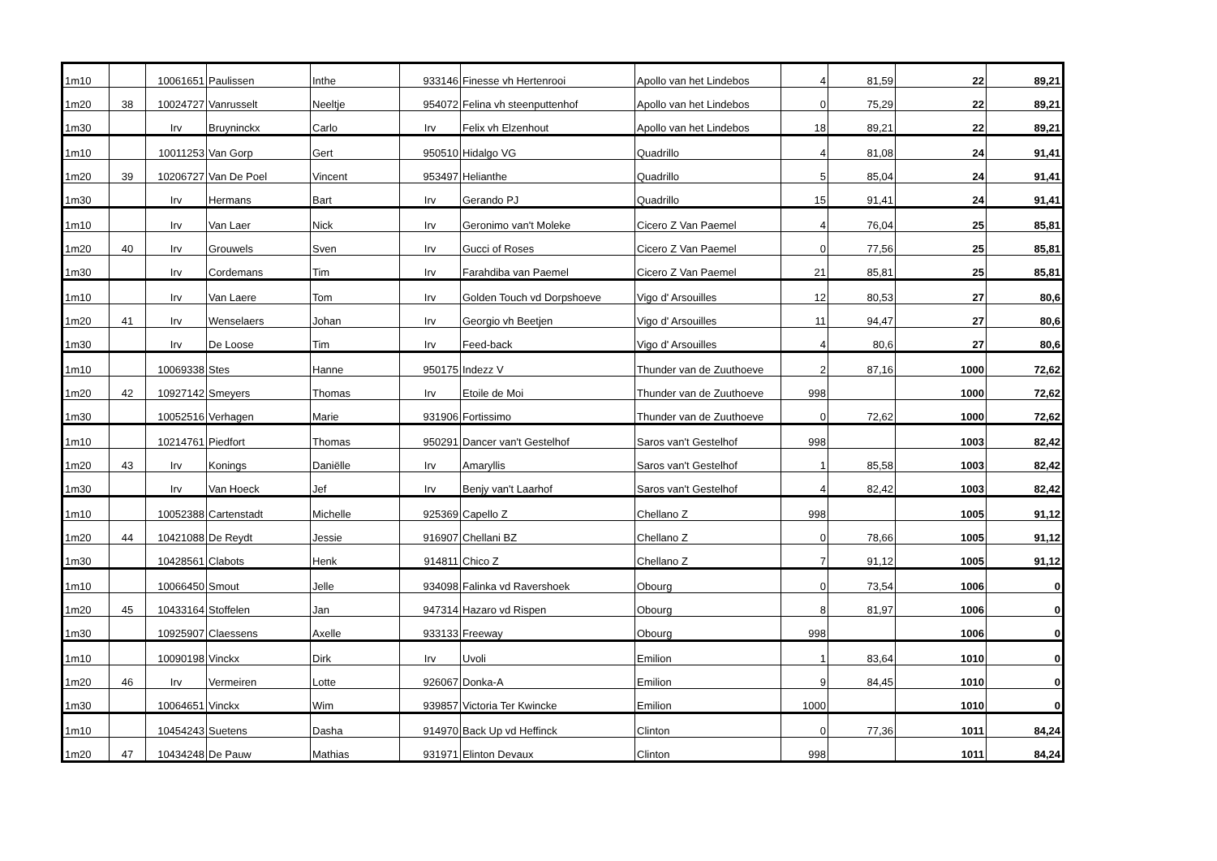| 1m10 | | 10061651 | Paulissen | Inthe | 933146 | Finesse vh Hertenrooi | Apollo van het Lindebos | 4 | 81,59 | 22 | 89,21 |
| 1m20 | 38 | 10024727 | Vanrusselt | Neeltje | 954072 | Felina vh steenputtenhof | Apollo van het Lindebos | 0 | 75,29 | 22 | 89,21 |
| 1m30 | | Irv | Bruyninckx | Carlo | Irv | Felix vh Elzenhout | Apollo van het Lindebos | 18 | 89,21 | 22 | 89,21 |
| 1m10 | | 10011253 | Van Gorp | Gert | 950510 | Hidalgo VG | Quadrillo | 4 | 81,08 | 24 | 91,41 |
| 1m20 | 39 | 10206727 | Van De Poel | Vincent | 953497 | Helianthe | Quadrillo | 5 | 85,04 | 24 | 91,41 |
| 1m30 | | Irv | Hermans | Bart | Irv | Gerando PJ | Quadrillo | 15 | 91,41 | 24 | 91,41 |
| 1m10 | | Irv | Van Laer | Nick | Irv | Geronimo van't Moleke | Cicero Z Van Paemel | 4 | 76,04 | 25 | 85,81 |
| 1m20 | 40 | Irv | Grouwels | Sven | Irv | Gucci of Roses | Cicero Z Van Paemel | 0 | 77,56 | 25 | 85,81 |
| 1m30 | | Irv | Cordemans | Tim | Irv | Farahdiba van Paemel | Cicero Z Van Paemel | 21 | 85,81 | 25 | 85,81 |
| 1m10 | | Irv | Van Laere | Tom | Irv | Golden Touch vd Dorpshoeve | Vigo d' Arsouilles | 12 | 80,53 | 27 | 80,6 |
| 1m20 | 41 | Irv | Wenselaers | Johan | Irv | Georgio vh Beetjen | Vigo d' Arsouilles | 11 | 94,47 | 27 | 80,6 |
| 1m30 | | Irv | De Loose | Tim | Irv | Feed-back | Vigo d' Arsouilles | 4 | 80,6 | 27 | 80,6 |
| 1m10 | | 10069338 | Stes | Hanne | 950175 | Indezz V | Thunder van de Zuuthoeve | 2 | 87,16 | 1000 | 72,62 |
| 1m20 | 42 | 10927142 | Smeyers | Thomas | Irv | Etoile de Moi | Thunder van de Zuuthoeve | 998 | | 1000 | 72,62 |
| 1m30 | | 10052516 | Verhagen | Marie | 931906 | Fortissimo | Thunder van de Zuuthoeve | 0 | 72,62 | 1000 | 72,62 |
| 1m10 | | 10214761 | Piedfort | Thomas | 950291 | Dancer van't Gestelhof | Saros van't Gestelhof | 998 | | 1003 | 82,42 |
| 1m20 | 43 | Irv | Konings | Daniëlle | Irv | Amaryllis | Saros van't Gestelhof | 1 | 85,58 | 1003 | 82,42 |
| 1m30 | | Irv | Van Hoeck | Jef | Irv | Benjy van't Laarhof | Saros van't Gestelhof | 4 | 82,42 | 1003 | 82,42 |
| 1m10 | | 10052388 | Cartenstadt | Michelle | 925369 | Capello Z | Chellano Z | 998 | | 1005 | 91,12 |
| 1m20 | 44 | 10421088 | De Reydt | Jessie | 916907 | Chellani BZ | Chellano Z | 0 | 78,66 | 1005 | 91,12 |
| 1m30 | | 10428561 | Clabots | Henk | 914811 | Chico Z | Chellano Z | 7 | 91,12 | 1005 | 91,12 |
| 1m10 | | 10066450 | Smout | Jelle | 934098 | Falinka vd Ravershoek | Obourg | 0 | 73,54 | 1006 | 0 |
| 1m20 | 45 | 10433164 | Stoffelen | Jan | 947314 | Hazaro vd Rispen | Obourg | 8 | 81,97 | 1006 | 0 |
| 1m30 | | 10925907 | Claessens | Axelle | 933133 | Freeway | Obourg | 998 | | 1006 | 0 |
| 1m10 | | 10090198 | Vinckx | Dirk | Irv | Uvoli | Emilion | 1 | 83,64 | 1010 | 0 |
| 1m20 | 46 | Irv | Vermeiren | Lotte | 926067 | Donka-A | Emilion | 9 | 84,45 | 1010 | 0 |
| 1m30 | | 10064651 | Vinckx | Wim | 939857 | Victoria Ter Kwincke | Emilion | 1000 | | 1010 | 0 |
| 1m10 | | 10454243 | Suetens | Dasha | 914970 | Back Up vd Heffinck | Clinton | 0 | 77,36 | 1011 | 84,24 |
| 1m20 | 47 | 10434248 | De Pauw | Mathias | 931971 | Elinton Devaux | Clinton | 998 | | 1011 | 84,24 |